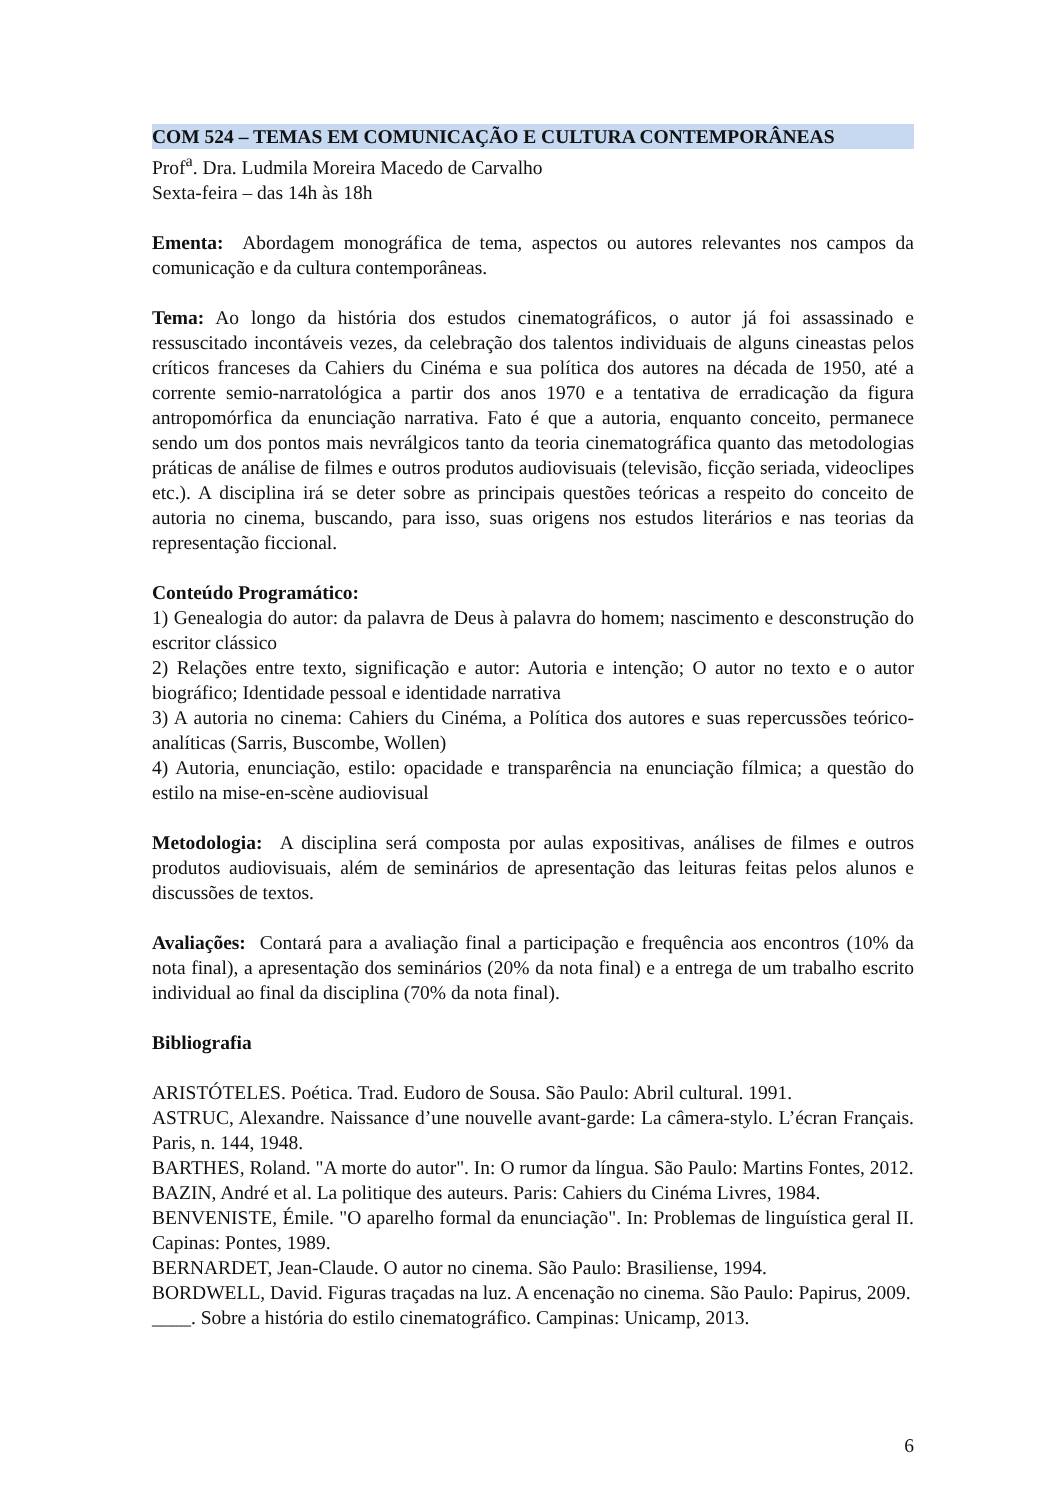COM 524 – TEMAS EM COMUNICAÇÃO E CULTURA CONTEMPORÂNEAS
Prof<sup>a</sup>. Dra. Ludmila Moreira Macedo de Carvalho
Sexta-feira – das 14h às 18h
Ementa: Abordagem monográfica de tema, aspectos ou autores relevantes nos campos da comunicação e da cultura contemporâneas.
Tema: Ao longo da história dos estudos cinematográficos, o autor já foi assassinado e ressuscitado incontáveis vezes, da celebração dos talentos individuais de alguns cineastas pelos críticos franceses da Cahiers du Cinéma e sua política dos autores na década de 1950, até a corrente semio-narratológica a partir dos anos 1970 e a tentativa de erradicação da figura antropomórfica da enunciação narrativa. Fato é que a autoria, enquanto conceito, permanece sendo um dos pontos mais nevrálgicos tanto da teoria cinematográfica quanto das metodologias práticas de análise de filmes e outros produtos audiovisuais (televisão, ficção seriada, videoclipes etc.). A disciplina irá se deter sobre as principais questões teóricas a respeito do conceito de autoria no cinema, buscando, para isso, suas origens nos estudos literários e nas teorias da representação ficcional.
Conteúdo Programático:
1) Genealogia do autor: da palavra de Deus à palavra do homem; nascimento e desconstrução do escritor clássico
2) Relações entre texto, significação e autor: Autoria e intenção; O autor no texto e o autor biográfico; Identidade pessoal e identidade narrativa
3) A autoria no cinema: Cahiers du Cinéma, a Política dos autores e suas repercussões teórico-analíticas (Sarris, Buscombe, Wollen)
4) Autoria, enunciação, estilo: opacidade e transparência na enunciação fílmica; a questão do estilo na mise-en-scène audiovisual
Metodologia: A disciplina será composta por aulas expositivas, análises de filmes e outros produtos audiovisuais, além de seminários de apresentação das leituras feitas pelos alunos e discussões de textos.
Avaliações: Contará para a avaliação final a participação e frequência aos encontros (10% da nota final), a apresentação dos seminários (20% da nota final) e a entrega de um trabalho escrito individual ao final da disciplina (70% da nota final).
Bibliografia
ARISTÓTELES. Poética. Trad. Eudoro de Sousa. São Paulo: Abril cultural. 1991.
ASTRUC, Alexandre. Naissance d’une nouvelle avant-garde: La câmera-stylo. L’écran Français. Paris, n. 144, 1948.
BARTHES, Roland. "A morte do autor". In: O rumor da língua. São Paulo: Martins Fontes, 2012.
BAZIN, André et al. La politique des auteurs. Paris: Cahiers du Cinéma Livres, 1984.
BENVENISTE, Émile. "O aparelho formal da enunciação". In: Problemas de linguística geral II. Capinas: Pontes, 1989.
BERNARDET, Jean-Claude. O autor no cinema. São Paulo: Brasiliense, 1994.
BORDWELL, David. Figuras traçadas na luz. A encenação no cinema. São Paulo: Papirus, 2009.
____. Sobre a história do estilo cinematográfico. Campinas: Unicamp, 2013.
6